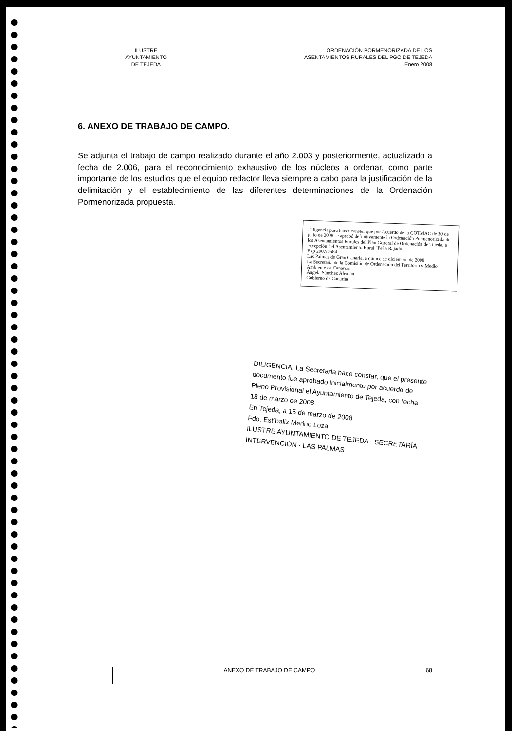ILUSTRE
AYUNTAMIENTO
DE TEJEDA
ORDENACIÓN PORMENORIZADA DE LOS
ASENTAMIENTOS RURALES DEL PGO DE TEJEDA
Enero 2008
6. ANEXO DE TRABAJO DE CAMPO.
Se adjunta el trabajo de campo realizado durante el año 2.003 y posteriormente, actualizado a fecha de 2.006, para el reconocimiento exhaustivo de los núcleos a ordenar, como parte importante de los estudios que el equipo redactor lleva siempre a cabo para la justificación de la delimitación y el establecimiento de las diferentes determinaciones de la Ordenación Pormenorizada propuesta.
Diligencia para hacer constar que por Acuerdo de la COTMAC de 30 de julio de 2008 se aprobó definitivamente la Ordenación Pormenorizada de los Asentamientos Rurales del Plan General de Ordenación de Tejeda, a excepción del Asentamiento Rural "Peña Rajada".
Exp 2007/0584
Las Palmas de Gran Canaria, a quince de diciembre de 2008
La Secretaria de la Comisión de Ordenación del Territorio y Medio Ambiente de Canarias
Ángela Sánchez Alemán
Gobierno de Canarias
DILIGENCIA: La Secretaria hace constar, que el presente documento fue aprobado inicialmente por acuerdo de Pleno Provisional el Ayuntamiento de Tejeda, con fecha 18 de marzo de 2008
En Tejeda, a 15 de marzo de 2008
Fdo. Estíbaliz Merino Loza
ILUSTRE AYUNTAMIENTO DE TEJEDA · SECRETARÍA INTERVENCIÓN · LAS PALMAS
ANEXO DE TRABAJO DE CAMPO 68